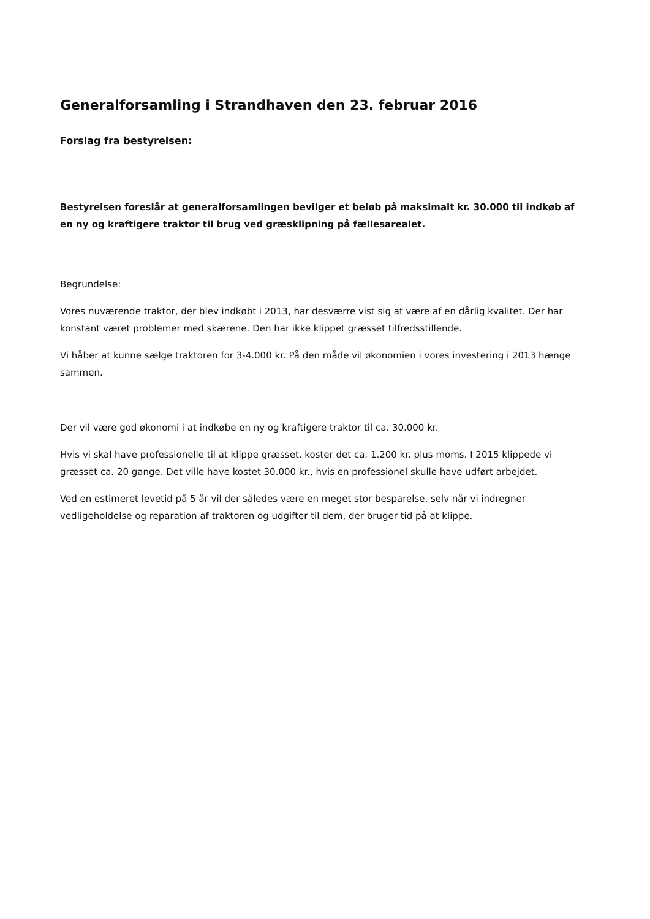Generalforsamling i Strandhaven den 23. februar 2016
Forslag fra bestyrelsen:
Bestyrelsen foreslår at generalforsamlingen bevilger et beløb på maksimalt kr. 30.000 til indkøb af en ny og kraftigere traktor til brug ved græsklipning på fællesarealet.
Begrundelse:
Vores nuværende traktor, der blev indkøbt i 2013, har desværre vist sig at være af en dårlig kvalitet. Der har konstant været problemer med skærene. Den har ikke klippet græsset tilfredsstillende.
Vi håber at kunne sælge traktoren for 3-4.000 kr. På den måde vil økonomien i vores investering i 2013 hænge sammen.
Der vil være god økonomi i at indkøbe en ny og kraftigere traktor til ca. 30.000 kr.
Hvis vi skal have professionelle til at klippe græsset, koster det ca. 1.200 kr. plus moms. I 2015 klippede vi græsset ca. 20 gange. Det ville have kostet 30.000 kr., hvis en professionel skulle have udført arbejdet.
Ved en estimeret levetid på 5 år vil der således være en meget stor besparelse, selv når vi indregner vedligeholdelse og reparation af traktoren og udgifter til dem, der bruger tid på at klippe.